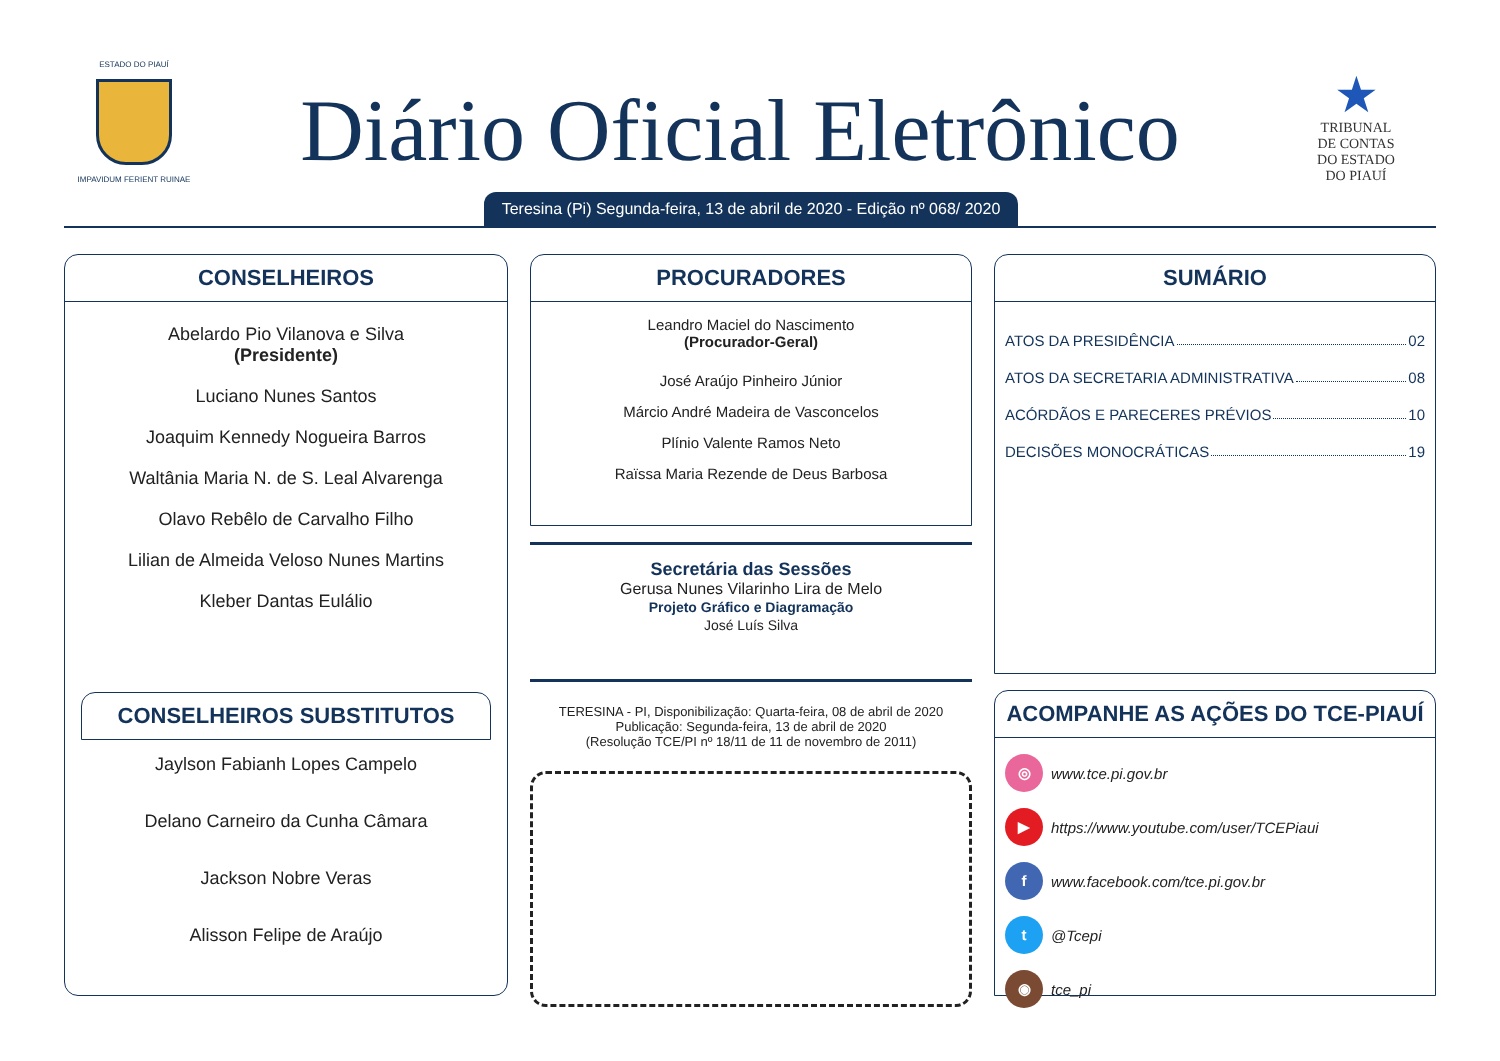ESTADO DO PIAUÍ
IMPAVIDUM FERIENT RUINAE
Diário Oficial Eletrônico
★
TRIBUNAL
DE CONTAS
DO ESTADO
DO PIAUÍ
Teresina (Pi) Segunda-feira, 13 de abril de 2020 - Edição nº 068/ 2020
CONSELHEIROS
Abelardo Pio Vilanova e Silva
(Presidente)
Luciano Nunes Santos
Joaquim Kennedy Nogueira Barros
Waltânia Maria N. de S. Leal Alvarenga
Olavo Rebêlo de Carvalho Filho
Lilian de Almeida Veloso Nunes Martins
Kleber Dantas Eulálio
CONSELHEIROS SUBSTITUTOS
Jaylson Fabianh Lopes Campelo
Delano Carneiro da Cunha Câmara
Jackson Nobre Veras
Alisson Felipe de Araújo
PROCURADORES
Leandro Maciel do Nascimento
(Procurador-Geral)
José Araújo Pinheiro Júnior
Márcio André Madeira de Vasconcelos
Plínio Valente Ramos Neto
Raïssa Maria Rezende de Deus Barbosa
Secretária das Sessões
Gerusa Nunes Vilarinho Lira de Melo
Projeto Gráfico e Diagramação
José Luís Silva
TERESINA - PI, Disponibilização: Quarta-feira, 08 de abril de 2020
Publicação: Segunda-feira, 13 de abril de 2020
(Resolução TCE/PI nº 18/11 de 11 de novembro de 2011)
SUMÁRIO
ATOS DA PRESIDÊNCIA 02
ATOS DA SECRETARIA ADMINISTRATIVA 08
ACÓRDÃOS E PARECERES PRÉVIOS 10
DECISÕES MONOCRÁTICAS 19
ACOMPANHE AS AÇÕES DO TCE-PIAUÍ
◎ www.tce.pi.gov.br
▶ https://www.youtube.com/user/TCEPiaui
f www.facebook.com/tce.pi.gov.br
t @Tcepi
◉ tce_pi